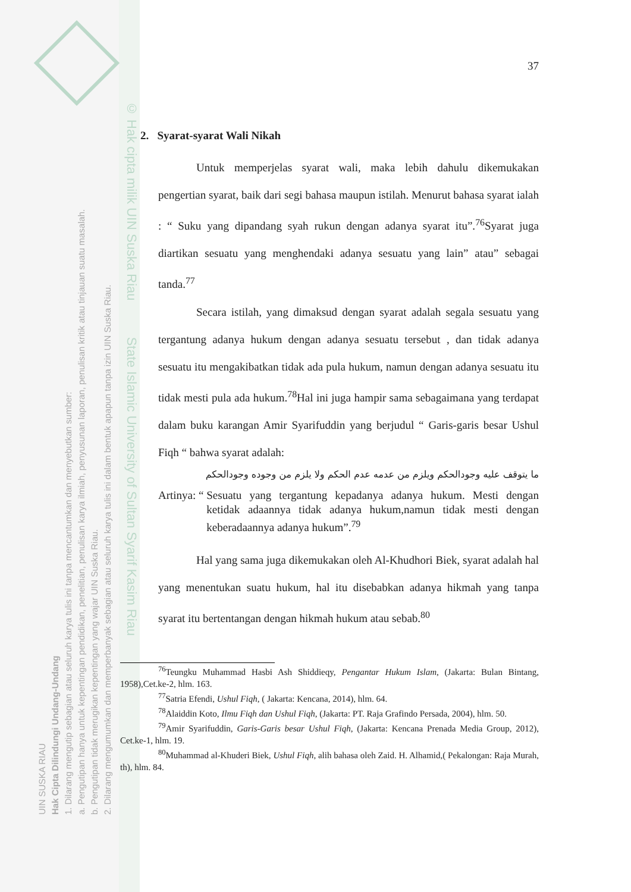UIN SUSKA RIAU
Hak Cipta Dilindungi Undang-Undang
1. Dilarang mengutip sebagian atau seluruh karya tulis ini tanpa mencantumkan dan menyebutkan sumber:
a. Pengutipan hanya untuk kepentingan pendidikan, penelitian, penulisan karya ilmiah, penyusunan laporan, penulisan kritik atau tinjauan suatu masalah.
b. Pengutipan tidak merugikan kepentingan yang wajar UIN Suska Riau.
2. Dilarang mengumumkan dan memperbanyak sebagian atau seluruh karya tulis ini dalam bentuk apapun tanpa izin UIN Suska Riau.
© Hak cipta milik UIN Suska Riau State Islamic University of Sultan Syarif Kasim Riau
37
2. Syarat-syarat Wali Nikah
Untuk memperjelas syarat wali, maka lebih dahulu dikemukakan pengertian syarat, baik dari segi bahasa maupun istilah. Menurut bahasa syarat ialah : “ Suku yang dipandang syah rukun dengan adanya syarat itu”.<sup>76</sup>Syarat juga diartikan sesuatu yang menghendaki adanya sesuatu yang lain” atau” sebagai tanda.<sup>77</sup>
Secara istilah, yang dimaksud dengan syarat adalah segala sesuatu yang tergantung adanya hukum dengan adanya sesuatu tersebut , dan tidak adanya sesuatu itu mengakibatkan tidak ada pula hukum, namun dengan adanya sesuatu itu tidak mesti pula ada hukum.<sup>78</sup>Hal ini juga hampir sama sebagaimana yang terdapat dalam buku karangan Amir Syarifuddin yang berjudul “ Garis-garis besar Ushul Fiqh “ bahwa syarat adalah:
ما يتوقف عليه وجودالحكم ويلزم من عدمه عدم الحكم ولا يلزم من وجوده وجودالحكم
Artinya: “ Sesuatu yang tergantung kepadanya adanya hukum. Mesti dengan ketidak adaannya tidak adanya hukum,namun tidak mesti dengan keberadaannya adanya hukum”.<sup>79</sup>
Hal yang sama juga dikemukakan oleh Al-Khudhori Biek, syarat adalah hal yang menentukan suatu hukum, hal itu disebabkan adanya hikmah yang tanpa syarat itu bertentangan dengan hikmah hukum atau sebab.<sup>80</sup>
<sup>76</sup> Teungku Muhammad Hasbi Ash Shiddieqy, Pengantar Hukum Islam, (Jakarta: Bulan Bintang, 1958),Cet.ke-2, hlm. 163.
<sup>77</sup> Satria Efendi, Ushul Fiqh, ( Jakarta: Kencana, 2014), hlm. 64.
<sup>78</sup> Alaiddin Koto, Ilmu Fiqh dan Ushul Fiqh, (Jakarta: PT. Raja Grafindo Persada, 2004), hlm. 50.
<sup>79</sup> Amir Syarifuddin, Garis-Garis besar Ushul Fiqh, (Jakarta: Kencana Prenada Media Group, 2012), Cet.ke-1, hlm. 19.
<sup>80</sup> Muhammad al-Khuderi Biek, Ushul Fiqh, alih bahasa oleh Zaid. H. Alhamid,( Pekalongan: Raja Murah, th), hlm. 84.